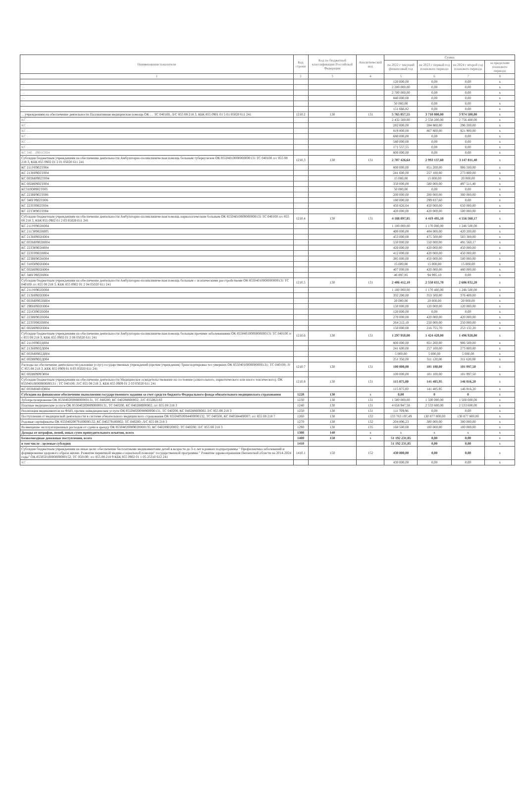| Наименование показателя | Код строки | Код по бюджетной классификации Российской Федерации | Аналитический код | Сумма | | | |
| --- | --- | --- | --- | --- | --- | --- | --- |
| | | | | на 2022 г текущий финансовый год | на 2023 г первый год планового периода | на 2024 г второй год планового периода | за пределами планового периода |
| 1 | 2 | 3 | 4 | 5 | 6 | 7 | 8 |
| … | | | | 120 000,00 | 0,00 | 0,00 | x |
| … | | | | 2 200 000,00 | 0,00 | 0,00 | x |
| … | | | | 2 700 000,00 | 0,00 | 0,00 | x |
| … | | | | 840 000,00 | 0,00 | 0,00 | x |
| … | | | | 50 000,00 | 0,00 | 0,00 | x |
| … | | | | 151 666,82 | 0,00 | 0,00 | x |
| …учреждениям на обеспечение деятельности Паллиативная медицинская помощь ОК … ТС 040100, Л/С 855 08 218 3, КБК 855 0901 01 5 01 05020 611 241 | 1210.2 | 130 | 131 | 5 765 857,55 | 3 710 800,00 | 3 974 500,00 | x |
| КС … | | | | 2 432 500,00 | 2 558 200,00 | 2 756 400,00 | x |
| КС … | | | | 282 000,00 | 284 800,00 | 296 200,00 | x |
| КС … | | | | 819 800,00 | 867 800,00 | 921 900,00 | x |
| КС … | | | | 680 000,00 | 0,00 | 0,00 | x |
| КС … | | | | 580 000,00 | 0,00 | 0,00 | x |
| КС … | | | | 171 557,55 | 0,00 | 0,00 | x |
| КС 340…0901С004 | | | | 800 000,00 | 0,00 | 0,00 | x |
| Субсидии бюджетным учреждениям на обеспечение деятельности Амбулаторно-поликлиническая помощь больным туберкулезом ОК 85504010000000000131 ТС 040100 л/с 855 08 218 3, КБК 855 0902 01 2 01 05020 611 241 | 1210.3 | 130 | 131 | 2 707 426,64 | 2 993 137,60 | 3 147 811,40 | x |
| КС 211У0902Т004 | | | | 800 000,00 | 851 200,00 | 906 500,00 | x |
| КС 213Н0902Т004 | | | | 241 600,00 | 257 100,00 | 273 800,00 | x |
| КС 003М0902Т004 | | | | 15 000,00 | 15 000,00 | 20 000,00 | x |
| КС 002И0902Т004 | | | | 350 000,00 | 500 000,00 | 497 511,40 | x |
| КС310О0902Т005 | | | | 50 000,00 | 0,00 | 0,00 | x |
| КС 223В0902Т006 | | | | 200 000,00 | 200 000,00 | 300 000,00 | x |
| КС 340Г0902Т006 | | | | 180 000,00 | 299 837,60 | 0,00 | x |
| КС 223Т0902Т004 | | | | 450 826,64 | 450 000,00 | 650 000,00 | x |
| КС 223Э0902Т004 | | | | 420 000,00 | 420 000,00 | 500 000,00 | x |
| Субсидии бюджетным учреждениям на обеспечение деятельности Амбулаторно-поликлиническая помощь наркологическим больным ОК 85504010000000000131 ТС 040100 л/с 855 08 218 3, КБК 855 0902 01 2 03 05020 611 241 | 1210.4 | 130 | 131 | 4 188 897,85 | 4 419 495,10 | 4 556 560,17 | x |
| КС 211У0902Н004 | | | | 1 100 000,00 | 1 170 000,00 | 1 246 500,00 | x |
| КС 211Э0902Н005 | | | | 400 000,00 | 404 000,00 | 420 200,00 | x |
| КС 213Н0902Н004 | | | | 453 000,00 | 475 500,00 | 503 300,00 | x |
| КС 003М0902Н004 | | | | 550 000,00 | 550 000,00 | 491 560,17 | x |
| КС 223Э0902Н004 | | | | 420 000,00 | 420 000,00 | 450 000,00 | x |
| КС 223Т0902Н004 | | | | 412 000,00 | 420 000,00 | 450 000,00 | x |
| КС 223В0902Н004 | | | | 385 000,00 | 450 000,00 | 500 000,00 | x |
| КС 310О0902Н004 | | | | 15 000,00 | 15 000,00 | 15 000,00 | x |
| КС 002И0902Н004 | | | | 407 000,00 | 420 000,00 | 480 000,00 | x |
| КС 340Г0902Н004 | | | | 46 897,85 | 94 995,10 | 0,00 | x |
| Субсидии бюджетным учреждениям на обеспечение деятельности Амбулаторно-поликлиническая помощь больным с психическими расстройствами ОК 85504010000000000131 ТС 040100 л/с 855 08 218 3, КБК 855 0902 01 2 04 05020 611 241 | 1210.5 | 130 | 131 | 2 406 412,10 | 2 550 655,70 | 2 686 032,20 | x |
| КС 211У0902П004 | | | | 1 100 000,00 | 1 170 400,00 | 1 246 500,00 | x |
| КС 213Н0902П004 | | | | 332 200,00 | 353 500,00 | 376 400,00 | x |
| КС 003М0902П004 | | | | 20 000,00 | 20 000,00 | 20 000,00 | x |
| КС 290Н0902П004 | | | | 150 000,00 | 120 000,00 | 120 000,00 | x |
| КС 221С0902П004 | | | | 120 000,00 | 0,00 | 0,00 | x |
| КС 223В0902П004 | | | | 270 000,00 | 420 000,00 | 420 000,00 | x |
| КС 223Т0902П004 | | | | 264 212,10 | 250 000,00 | 250 000,00 | x |
| КС 002И0902П004 | | | | 150 000,00 | 216 755,70 | 253 132,20 | x |
| Субсидии бюджетным учреждениям на обеспечение деятельности Амбулаторно-поликлиническая помощь больным прочими заболеваниями ОК 85504010000000000131 ТС 040100 л/с 855 08 218 3, КБК 855 0902 01 2 08 05020 611 241 | 1210.6 | 130 | 131 | 1 297 950,00 | 1 424 420,00 | 1 496 920,00 | x |
| КС 211У0902Д004 | | | | 800 000,00 | 851 200,00 | 906 500,00 | x |
| КС 213Н0902Д004 | | | | 241 600,00 | 257 100,00 | 273 800,00 | x |
| КС 003М0902Д004 | | | | 5 000,00 | 5 000,00 | 5 000,00 | x |
| КС 002И0902Д004 | | | | 251 350,00 | 311 120,00 | 311 620,00 | x |
| Расходы на обеспечение деятельности (оказание услуг) государственных учреждений (прочие учреждения) Транспортировка тел умерших ОК 85504010000000000131; ТС 040100; Л/С 855 08 218 3 ,КБК 855 0909 01 8 03 05020 611 241 | 1210.7 | 130 | 131 | 100 000,00 | 101 100,00 | 101 997,50 | x |
| КС 002И0909Э004 | | | | 100 000,00 | 101 100,00 | 101 997,50 | x |
| Субсидии бюджетным учреждениям на обеспечение деятельности Медицинское освидетельствование на состояние (алкогольного, наркотического или иного токсического). ОК 85504010000000000131 ; ТС 040100; Л/С 855 08 218 3, КБК 855 0909 01 2 03 05020 611 241 | 1210.8 | 130 | 131 | 115 875,00 | 141 485,95 | 146 816,20 | x |
| КС 003М0401О004 | | | | 115 875,00 | 141 485,95 | 146 816,20 | x |
| Субсидии на финансовое обеспечение выполнения государственного задания за счет средств бюджета Федерального фонда обязательного медицинского страхования | 1220 | 130 | x | 0,00 | 0 | 0 | x |
| Зубопротезирование ОК 85504020088800000131, ТС 040200, КС 040288800002; Л/С 855082183 | 1230 | 130 | 131 | 1 500 000,00 | 1 500 000,00 | 1 500 000,00 | x |
| Платные медицинские услуги ОК 85504020088900000131, ТС 040200, КС 040288900002, л/с 855 08 218 3 | 1240 | 130 | 131 | 4 658 947,58 | 2 533 600,00 | 2 533 600,00 | x |
| Реализация медикаментов на ФАП, прочие немедицинские услуги ОК 85504020088800000131, ТС 040200, КС 040288000002 Л/С 855 08 218 3 | 1250 | 130 | 131 | 111 709,96 | 0,00 | 0,00 | x |
| Поступления от медицинской деятельности в системе обязательного медицинского страхования ОК 85504050084400000132, ТС 040500, КС 040584400007; л/с 855 08 218 7 | 1260 | 130 | 132 | 133 763 197,49 | 130 877 800,00 | 130 877 800,00 | x |
| Родовые сертификаты ОК 85504020079100000132, КС 040279100002; ТС 040200; Л/С 855 08 218 3 | 1270 | 130 | 132 | 204 896,23 | 300 000,00 | 300 000,00 | x |
| Возмещение эксплуатационных расходов от сдачи в аренду ОК 85504020089020000135; КС 040289020002; ТС 040200; Л/С 855 08 218 3 | 1290 | 130 | 135 | 168 500,00 | 100 000,00 | 100 000,00 | x |
| Доходы от штрафов, пеней, иных сумм принудительного изъятия, всего | 1300 | 140 | x | x | x | x | x |
| Безвозмездные денежные поступления, всего | 1400 | 150 | x | 51 192 231,85 | 0,00 | 0,00 | x |
| в том числе : целевые субсидии | 1410 | | | 51 192 231,85 | 0,00 | 0,00 | x |
| Субсидии бюджетным учреждениям на иные цели: обеспечение бесплатными медикаментами детей в возрасте до 3-х лет в рамках подпрограммы " Профилактика заболеваний и формирование здорового образа жизни. Развитие первичной медико-социальной помощи" государственной программы " Развитие здравоохранения Пензенской области на 2014-2024 годы" ОК 85505010000000000152, ТС 050100; л/с 855 08 218 9 КБК 855 0902 01 1 05 25310 612 241 | 1410.1 | 150 | 152 | 430 000,00 | 0,00 | 0,00 | x |
| КС … | | | | 430 000,00 | 0,00 | 0,00 | x |